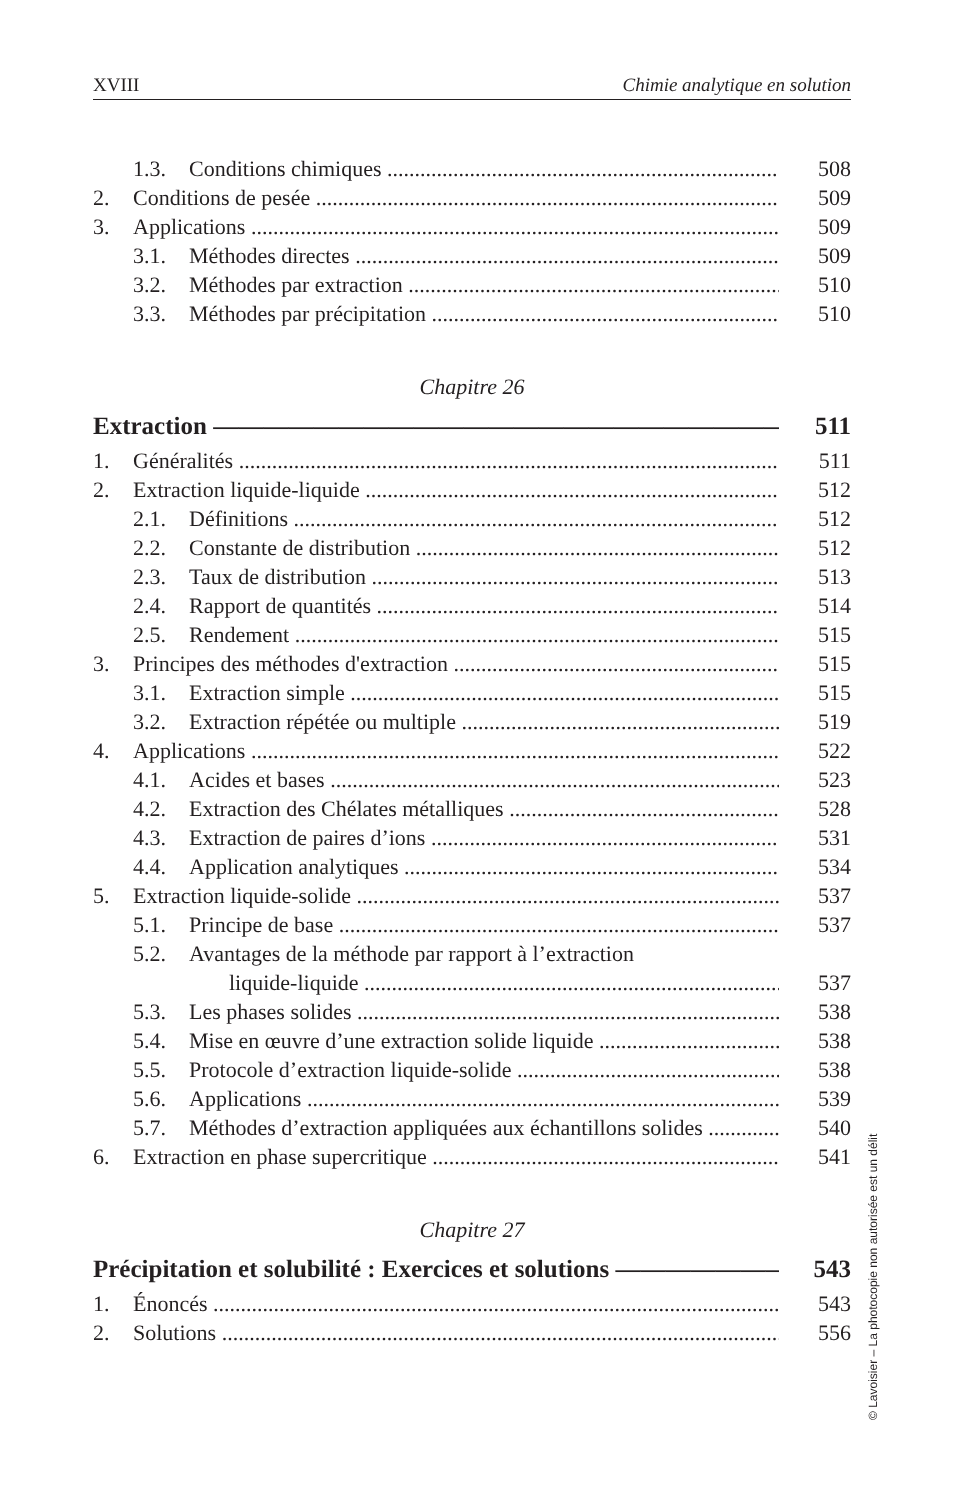XVIII Chimie analytique en solution
1.3. Conditions chimiques 508
2. Conditions de pesée 509
3. Applications 509
3.1. Méthodes directes 509
3.2. Méthodes par extraction 510
3.3. Méthodes par précipitation 510
Chapitre 26
Extraction 511
1. Généralités 511
2. Extraction liquide-liquide 512
2.1. Définitions 512
2.2. Constante de distribution 512
2.3. Taux de distribution 513
2.4. Rapport de quantités 514
2.5. Rendement 515
3. Principes des méthodes d'extraction 515
3.1. Extraction simple 515
3.2. Extraction répétée ou multiple 519
4. Applications 522
4.1. Acides et bases 523
4.2. Extraction des Chélates métalliques 528
4.3. Extraction de paires d’ions 531
4.4. Application analytiques 534
5. Extraction liquide-solide 537
5.1. Principe de base 537
5.2. Avantages de la méthode par rapport à l’extraction
liquide-liquide 537
5.3. Les phases solides 538
5.4. Mise en œuvre d’une extraction solide liquide 538
5.5. Protocole d’extraction liquide-solide 538
5.6. Applications 539
5.7. Méthodes d’extraction appliquées aux échantillons solides 540
6. Extraction en phase supercritique 541
Chapitre 27
Précipitation et solubilité : Exercices et solutions 543
1. Énoncés 543
2. Solutions 556
© Lavoisier – La photocopie non autorisée est un délit